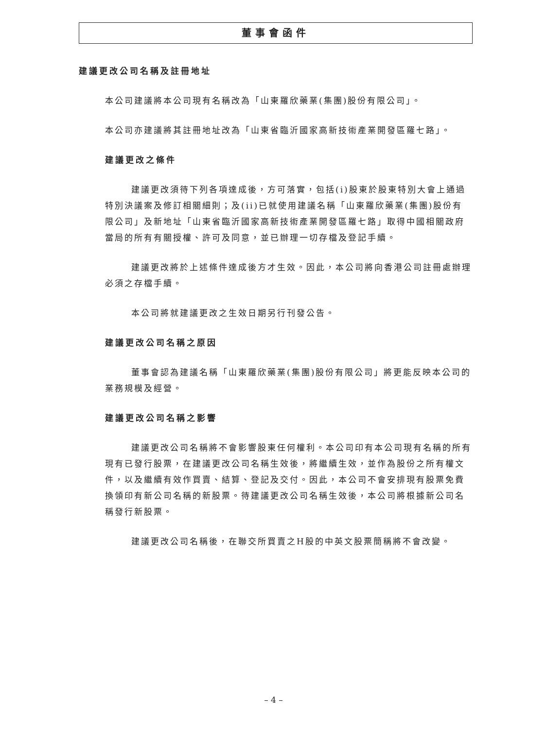董事會函件
建議更改公司名稱及註冊地址
本公司建議將本公司現有名稱改為「山東羅欣藥業(集團)股份有限公司」。
本公司亦建議將其註冊地址改為「山東省臨沂國家高新技術產業開發區羅七路」。
建議更改之條件
建議更改須待下列各項達成後，方可落實，包括(i)股東於股東特別大會上通過特別決議案及修訂相關細則；及(ii)已就使用建議名稱「山東羅欣藥業(集團)股份有限公司」及新地址「山東省臨沂國家高新技術產業開發區羅七路」取得中國相關政府當局的所有有關授權、許可及同意，並已辦理一切存檔及登記手續。
建議更改將於上述條件達成後方才生效。因此，本公司將向香港公司註冊處辦理必須之存檔手續。
本公司將就建議更改之生效日期另行刊發公告。
建議更改公司名稱之原因
董事會認為建議名稱「山東羅欣藥業(集團)股份有限公司」將更能反映本公司的業務規模及經營。
建議更改公司名稱之影響
建議更改公司名稱將不會影響股東任何權利。本公司印有本公司現有名稱的所有現有已發行股票，在建議更改公司名稱生效後，將繼續生效，並作為股份之所有權文件，以及繼續有效作買賣、結算、登記及交付。因此，本公司不會安排現有股票免費換領印有新公司名稱的新股票。待建議更改公司名稱生效後，本公司將根據新公司名稱發行新股票。
建議更改公司名稱後，在聯交所買賣之H股的中英文股票簡稱將不會改變。
– 4 –